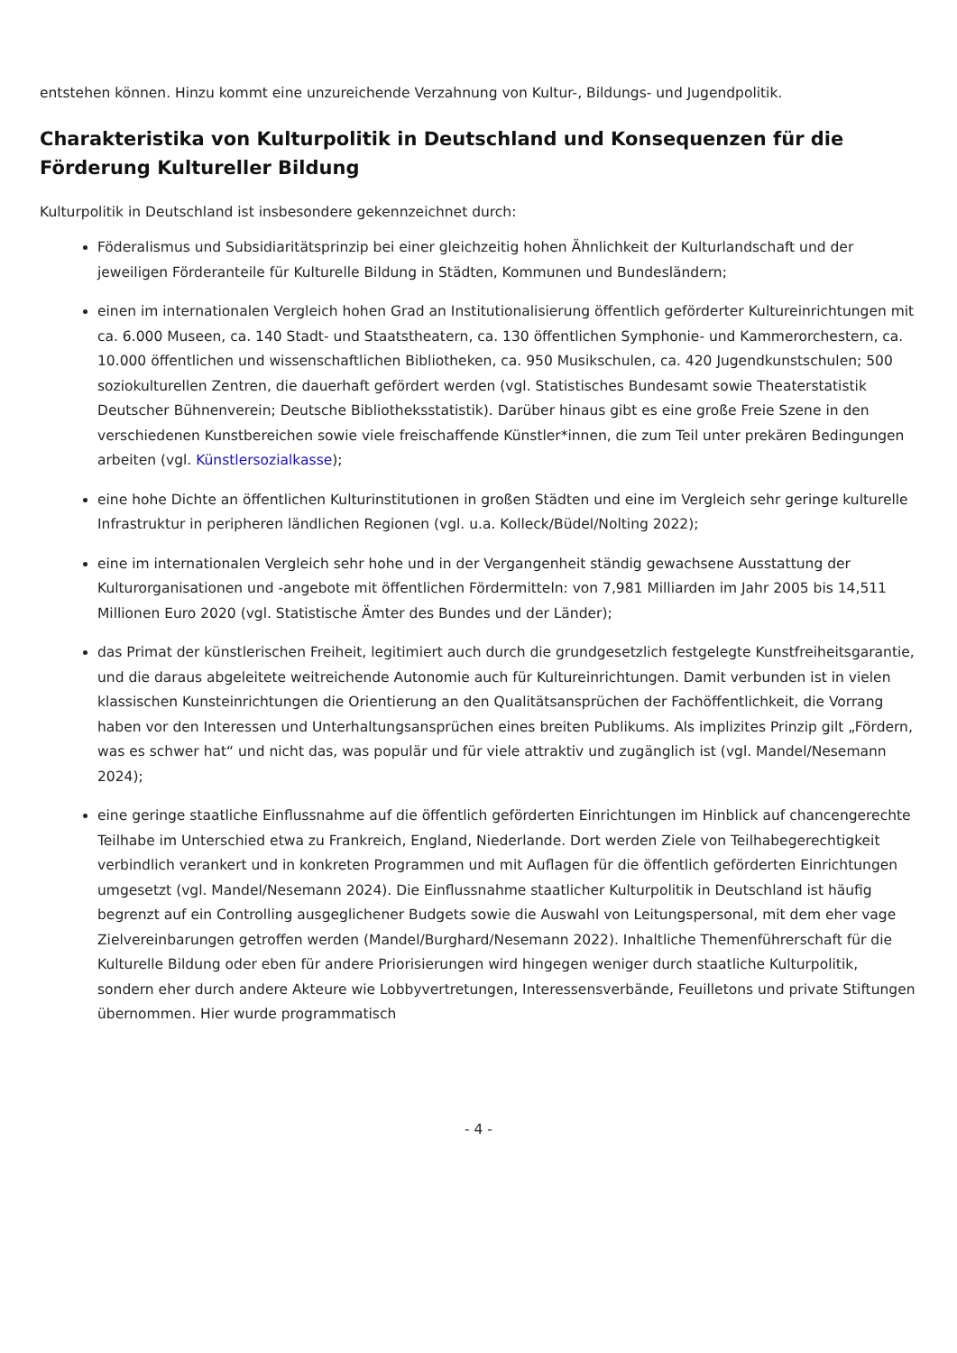entstehen können. Hinzu kommt eine unzureichende Verzahnung von Kultur-, Bildungs- und Jugendpolitik.
Charakteristika von Kulturpolitik in Deutschland und Konsequenzen für die Förderung Kultureller Bildung
Kulturpolitik in Deutschland ist insbesondere gekennzeichnet durch:
Föderalismus und Subsidiaritätsprinzip bei einer gleichzeitig hohen Ähnlichkeit der Kulturlandschaft und der jeweiligen Förderanteile für Kulturelle Bildung in Städten, Kommunen und Bundesländern;
einen im internationalen Vergleich hohen Grad an Institutionalisierung öffentlich geförderter Kultureinrichtungen mit ca. 6.000 Museen, ca. 140 Stadt- und Staatstheatern, ca. 130 öffentlichen Symphonie- und Kammerorchestern, ca. 10.000 öffentlichen und wissenschaftlichen Bibliotheken, ca. 950 Musikschulen, ca. 420 Jugendkunstschulen; 500 soziokulturellen Zentren, die dauerhaft gefördert werden (vgl. Statistisches Bundesamt sowie Theaterstatistik Deutscher Bühnenverein; Deutsche Bibliotheksstatistik). Darüber hinaus gibt es eine große Freie Szene in den verschiedenen Kunstbereichen sowie viele freischaffende Künstler*innen, die zum Teil unter prekären Bedingungen arbeiten (vgl. Künstlersozialkasse);
eine hohe Dichte an öffentlichen Kulturinstitutionen in großen Städten und eine im Vergleich sehr geringe kulturelle Infrastruktur in peripheren ländlichen Regionen (vgl. u.a. Kolleck/Büdel/Nolting 2022);
eine im internationalen Vergleich sehr hohe und in der Vergangenheit ständig gewachsene Ausstattung der Kulturorganisationen und -angebote mit öffentlichen Fördermitteln: von 7,981 Milliarden im Jahr 2005 bis 14,511 Millionen Euro 2020 (vgl. Statistische Ämter des Bundes und der Länder);
das Primat der künstlerischen Freiheit, legitimiert auch durch die grundgesetzlich festgelegte Kunstfreiheitsgarantie, und die daraus abgeleitete weitreichende Autonomie auch für Kultureinrichtungen. Damit verbunden ist in vielen klassischen Kunsteinrichtungen die Orientierung an den Qualitätsansprüchen der Fachöffentlichkeit, die Vorrang haben vor den Interessen und Unterhaltungsansprüchen eines breiten Publikums. Als implizites Prinzip gilt „Fördern, was es schwer hat“ und nicht das, was populär und für viele attraktiv und zugänglich ist (vgl. Mandel/Nesemann 2024);
eine geringe staatliche Einflussnahme auf die öffentlich geförderten Einrichtungen im Hinblick auf chancengerechte Teilhabe im Unterschied etwa zu Frankreich, England, Niederlande. Dort werden Ziele von Teilhabegerechtigkeit verbindlich verankert und in konkreten Programmen und mit Auflagen für die öffentlich geförderten Einrichtungen umgesetzt (vgl. Mandel/Nesemann 2024). Die Einflussnahme staatlicher Kulturpolitik in Deutschland ist häufig begrenzt auf ein Controlling ausgeglichener Budgets sowie die Auswahl von Leitungspersonal, mit dem eher vage Zielvereinbarungen getroffen werden (Mandel/Burghard/Nesemann 2022). Inhaltliche Themenführerschaft für die Kulturelle Bildung oder eben für andere Priorisierungen wird hingegen weniger durch staatliche Kulturpolitik, sondern eher durch andere Akteure wie Lobbyvertretungen, Interessensverbände, Feuilletons und private Stiftungen übernommen. Hier wurde programmatisch
- 4 -